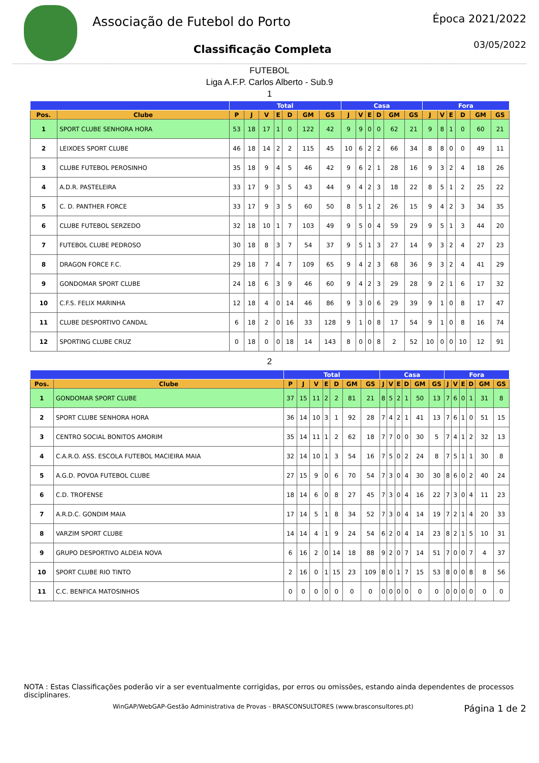Associação de Futebol do Porto
Classificação Completa
Época 2021/2022
03/05/2022
FUTEBOL
Liga A.F.P. Carlos Alberto - Sub.9
1
| | | Total | | | | | | | Casa | | | | | | Fora | | | | | |
| --- | --- | --- | --- | --- | --- | --- | --- | --- | --- | --- | --- | --- | --- | --- | --- | --- | --- | --- | --- | --- |
| Pos. | Clube | P | J | V | E | D | GM | GS | J | V | E | D | GM | GS | J | V | E | D | GM | GS |
| 1 | SPORT CLUBE SENHORA HORA | 53 | 18 | 17 | 1 | 0 | 122 | 42 | 9 | 9 | 0 | 0 | 62 | 21 | 9 | 8 | 1 | 0 | 60 | 21 |
| 2 | LEIXOES SPORT CLUBE | 46 | 18 | 14 | 2 | 2 | 115 | 45 | 10 | 6 | 2 | 2 | 66 | 34 | 8 | 8 | 0 | 0 | 49 | 11 |
| 3 | CLUBE FUTEBOL PEROSINHO | 35 | 18 | 9 | 4 | 5 | 46 | 42 | 9 | 6 | 2 | 1 | 28 | 16 | 9 | 3 | 2 | 4 | 18 | 26 |
| 4 | A.D.R. PASTELEIRA | 33 | 17 | 9 | 3 | 5 | 43 | 44 | 9 | 4 | 2 | 3 | 18 | 22 | 8 | 5 | 1 | 2 | 25 | 22 |
| 5 | C. D. PANTHER FORCE | 33 | 17 | 9 | 3 | 5 | 60 | 50 | 8 | 5 | 1 | 2 | 26 | 15 | 9 | 4 | 2 | 3 | 34 | 35 |
| 6 | CLUBE FUTEBOL SERZEDO | 32 | 18 | 10 | 1 | 7 | 103 | 49 | 9 | 5 | 0 | 4 | 59 | 29 | 9 | 5 | 1 | 3 | 44 | 20 |
| 7 | FUTEBOL CLUBE PEDROSO | 30 | 18 | 8 | 3 | 7 | 54 | 37 | 9 | 5 | 1 | 3 | 27 | 14 | 9 | 3 | 2 | 4 | 27 | 23 |
| 8 | DRAGON FORCE F.C. | 29 | 18 | 7 | 4 | 7 | 109 | 65 | 9 | 4 | 2 | 3 | 68 | 36 | 9 | 3 | 2 | 4 | 41 | 29 |
| 9 | GONDOMAR SPORT CLUBE | 24 | 18 | 6 | 3 | 9 | 46 | 60 | 9 | 4 | 2 | 3 | 29 | 28 | 9 | 2 | 1 | 6 | 17 | 32 |
| 10 | C.F.S. FELIX MARINHA | 12 | 18 | 4 | 0 | 14 | 46 | 86 | 9 | 3 | 0 | 6 | 29 | 39 | 9 | 1 | 0 | 8 | 17 | 47 |
| 11 | CLUBE DESPORTIVO CANDAL | 6 | 18 | 2 | 0 | 16 | 33 | 128 | 9 | 1 | 0 | 8 | 17 | 54 | 9 | 1 | 0 | 8 | 16 | 74 |
| 12 | SPORTING CLUBE CRUZ | 0 | 18 | 0 | 0 | 18 | 14 | 143 | 8 | 0 | 0 | 8 | 2 | 52 | 10 | 0 | 0 | 10 | 12 | 91 |
2
| | | Total | | | | | | | Casa | | | | | | Fora | | | | | |
| --- | --- | --- | --- | --- | --- | --- | --- | --- | --- | --- | --- | --- | --- | --- | --- | --- | --- | --- | --- | --- |
| Pos. | Clube | P | J | V | E | D | GM | GS | J | V | E | D | GM | GS | J | V | E | D | GM | GS |
| 1 | GONDOMAR SPORT CLUBE | 37 | 15 | 11 | 2 | 2 | 81 | 21 | 8 | 5 | 2 | 1 | 50 | 13 | 7 | 6 | 0 | 1 | 31 | 8 |
| 2 | SPORT CLUBE SENHORA HORA | 36 | 14 | 10 | 3 | 1 | 92 | 28 | 7 | 4 | 2 | 1 | 41 | 13 | 7 | 6 | 1 | 0 | 51 | 15 |
| 3 | CENTRO SOCIAL BONITOS AMORIM | 35 | 14 | 11 | 1 | 2 | 62 | 18 | 7 | 7 | 0 | 0 | 30 | 5 | 7 | 4 | 1 | 2 | 32 | 13 |
| 4 | C.A.R.O. ASS. ESCOLA FUTEBOL MACIEIRA MAIA | 32 | 14 | 10 | 1 | 3 | 54 | 16 | 7 | 5 | 0 | 2 | 24 | 8 | 7 | 5 | 1 | 1 | 30 | 8 |
| 5 | A.G.D. POVOA FUTEBOL CLUBE | 27 | 15 | 9 | 0 | 6 | 70 | 54 | 7 | 3 | 0 | 4 | 30 | 30 | 8 | 6 | 0 | 2 | 40 | 24 |
| 6 | C.D. TROFENSE | 18 | 14 | 6 | 0 | 8 | 27 | 45 | 7 | 3 | 0 | 4 | 16 | 22 | 7 | 3 | 0 | 4 | 11 | 23 |
| 7 | A.R.D.C. GONDIM MAIA | 17 | 14 | 5 | 1 | 8 | 34 | 52 | 7 | 3 | 0 | 4 | 14 | 19 | 7 | 2 | 1 | 4 | 20 | 33 |
| 8 | VARZIM SPORT CLUBE | 14 | 14 | 4 | 1 | 9 | 24 | 54 | 6 | 2 | 0 | 4 | 14 | 23 | 8 | 2 | 1 | 5 | 10 | 31 |
| 9 | GRUPO DESPORTIVO ALDEIA NOVA | 6 | 16 | 2 | 0 | 14 | 18 | 88 | 9 | 2 | 0 | 7 | 14 | 51 | 7 | 0 | 0 | 7 | 4 | 37 |
| 10 | SPORT CLUBE RIO TINTO | 2 | 16 | 0 | 1 | 15 | 23 | 109 | 8 | 0 | 1 | 7 | 15 | 53 | 8 | 0 | 0 | 8 | 8 | 56 |
| 11 | C.C. BENFICA MATOSINHOS | 0 | 0 | 0 | 0 | 0 | 0 | 0 | 0 | 0 | 0 | 0 | 0 | 0 | 0 | 0 | 0 | 0 | 0 | 0 |
NOTA : Estas Classificações poderão vir a ser eventualmente corrigidas, por erros ou omissões, estando ainda dependentes de processos disciplinares.
WinGAP/WebGAP-Gestão Administrativa de Provas - BRASCONSULTORES (www.brasconsultores.pt) Página 1 de 2